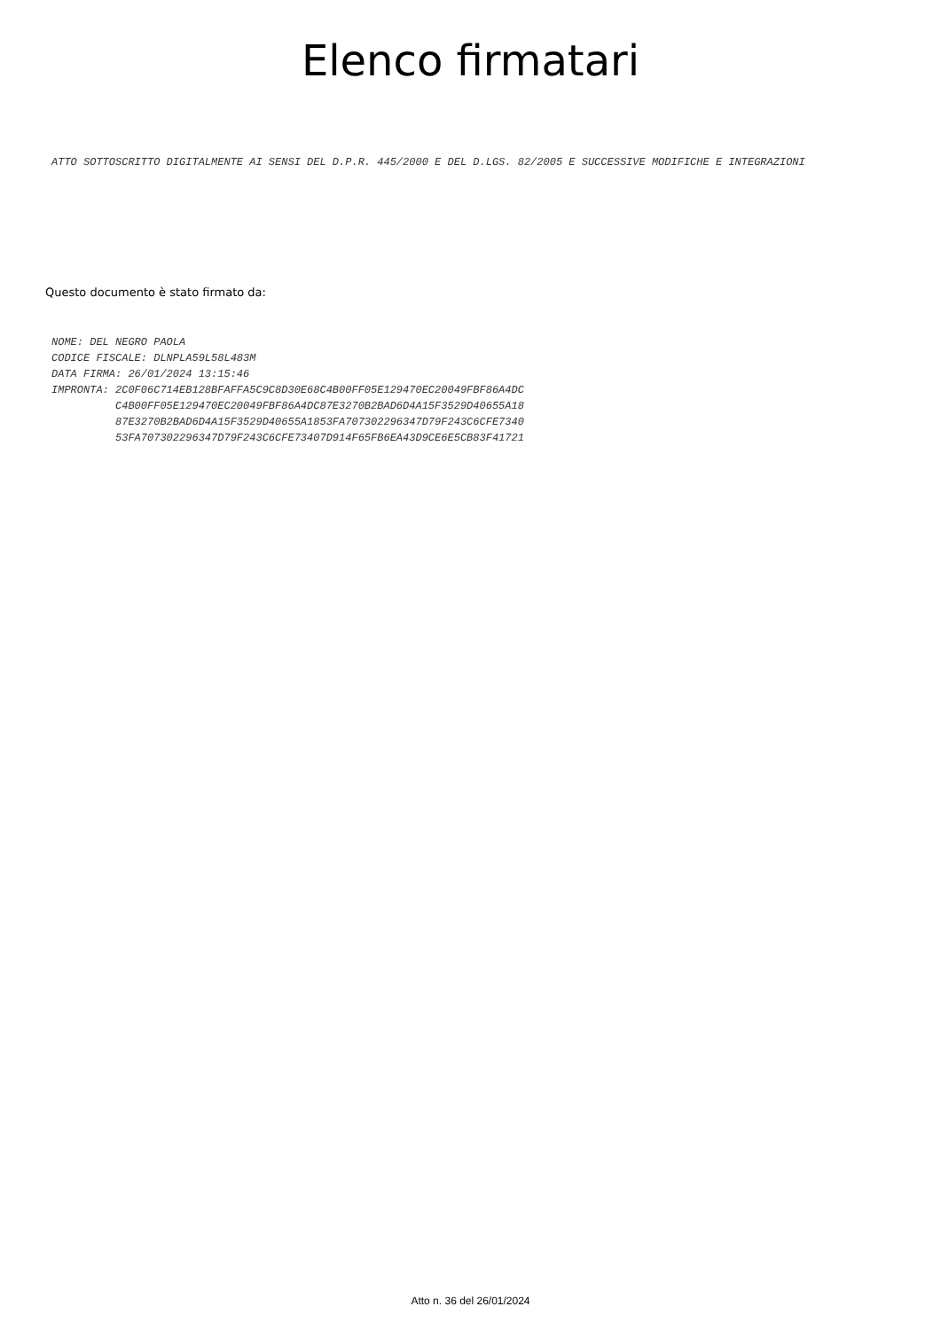Elenco firmatari
ATTO SOTTOSCRITTO DIGITALMENTE AI SENSI DEL D.P.R. 445/2000 E DEL D.LGS. 82/2005 E SUCCESSIVE MODIFICHE E INTEGRAZIONI
Questo documento è stato firmato da:
NOME: DEL NEGRO PAOLA
CODICE FISCALE: DLNPLA59L58L483M
DATA FIRMA: 26/01/2024 13:15:46
IMPRONTA: 2C0F06C714EB128BFAFFA5C9C8D30E68C4B00FF05E129470EC20049FBF86A4DC
          C4B00FF05E129470EC20049FBF86A4DC87E3270B2BAD6D4A15F3529D40655A18
          87E3270B2BAD6D4A15F3529D40655A1853FA707302296347D79F243C6CFE7340
          53FA707302296347D79F243C6CFE73407D914F65FB6EA43D9CE6E5CB83F41721
Atto n. 36 del 26/01/2024